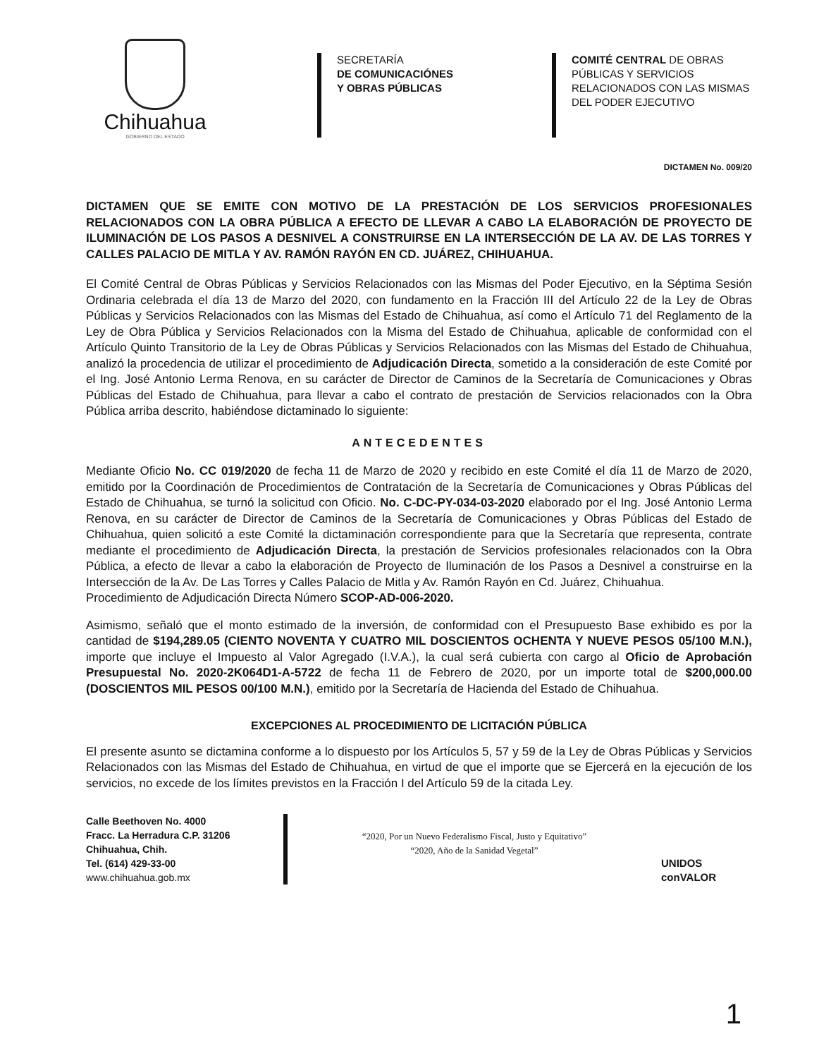Chihuahua
GOBIERNO DEL ESTADO
SECRETARÍA
DE COMUNICACIÓNES
Y OBRAS PÚBLICAS
COMITÉ CENTRAL DE OBRAS
PÚBLICAS Y SERVICIOS
RELACIONADOS CON LAS MISMAS
DEL PODER EJECUTIVO
DICTAMEN No. 009/20
DICTAMEN QUE SE EMITE CON MOTIVO DE LA PRESTACIÓN DE LOS SERVICIOS PROFESIONALES RELACIONADOS CON LA OBRA PÚBLICA A EFECTO DE LLEVAR A CABO LA ELABORACIÓN DE PROYECTO DE ILUMINACIÓN DE LOS PASOS A DESNIVEL A CONSTRUIRSE EN LA INTERSECCIÓN DE LA AV. DE LAS TORRES Y CALLES PALACIO DE MITLA Y AV. RAMÓN RAYÓN EN CD. JUÁREZ, CHIHUAHUA.
El Comité Central de Obras Públicas y Servicios Relacionados con las Mismas del Poder Ejecutivo, en la Séptima Sesión Ordinaria celebrada el día 13 de Marzo del 2020, con fundamento en la Fracción III del Artículo 22 de la Ley de Obras Públicas y Servicios Relacionados con las Mismas del Estado de Chihuahua, así como el Artículo 71 del Reglamento de la Ley de Obra Pública y Servicios Relacionados con la Misma del Estado de Chihuahua, aplicable de conformidad con el Artículo Quinto Transitorio de la Ley de Obras Públicas y Servicios Relacionados con las Mismas del Estado de Chihuahua, analizó la procedencia de utilizar el procedimiento de Adjudicación Directa, sometido a la consideración de este Comité por el Ing. José Antonio Lerma Renova, en su carácter de Director de Caminos de la Secretaría de Comunicaciones y Obras Públicas del Estado de Chihuahua, para llevar a cabo el contrato de prestación de Servicios relacionados con la Obra Pública arriba descrito, habiéndose dictaminado lo siguiente:
ANTECEDENTES
Mediante Oficio No. CC 019/2020 de fecha 11 de Marzo de 2020 y recibido en este Comité el día 11 de Marzo de 2020, emitido por la Coordinación de Procedimientos de Contratación de la Secretaría de Comunicaciones y Obras Públicas del Estado de Chihuahua, se turnó la solicitud con Oficio. No. C-DC-PY-034-03-2020 elaborado por el Ing. José Antonio Lerma Renova, en su carácter de Director de Caminos de la Secretaría de Comunicaciones y Obras Públicas del Estado de Chihuahua, quien solicitó a este Comité la dictaminación correspondiente para que la Secretaría que representa, contrate mediante el procedimiento de Adjudicación Directa, la prestación de Servicios profesionales relacionados con la Obra Pública, a efecto de llevar a cabo la elaboración de Proyecto de Iluminación de los Pasos a Desnivel a construirse en la Intersección de la Av. De Las Torres y Calles Palacio de Mitla y Av. Ramón Rayón en Cd. Juárez, Chihuahua.
Procedimiento de Adjudicación Directa Número SCOP-AD-006-2020.
Asimismo, señaló que el monto estimado de la inversión, de conformidad con el Presupuesto Base exhibido es por la cantidad de $194,289.05 (CIENTO NOVENTA Y CUATRO MIL DOSCIENTOS OCHENTA Y NUEVE PESOS 05/100 M.N.), importe que incluye el Impuesto al Valor Agregado (I.V.A.), la cual será cubierta con cargo al Oficio de Aprobación Presupuestal No. 2020-2K064D1-A-5722 de fecha 11 de Febrero de 2020, por un importe total de $200,000.00 (DOSCIENTOS MIL PESOS 00/100 M.N.), emitido por la Secretaría de Hacienda del Estado de Chihuahua.
EXCEPCIONES AL PROCEDIMIENTO DE LICITACIÓN PÚBLICA
El presente asunto se dictamina conforme a lo dispuesto por los Artículos 5, 57 y 59 de la Ley de Obras Públicas y Servicios Relacionados con las Mismas del Estado de Chihuahua, en virtud de que el importe que se Ejercerá en la ejecución de los servicios, no excede de los límites previstos en la Fracción I del Artículo 59 de la citada Ley.
Calle Beethoven No. 4000
Fracc. La Herradura C.P. 31206
Chihuahua, Chih.
Tel. (614) 429-33-00
www.chihuahua.gob.mx
“2020, Por un Nuevo Federalismo Fiscal, Justo y Equitativo”
“2020, Año de la Sanidad Vegetal”
UNIDOS
conVALOR
1